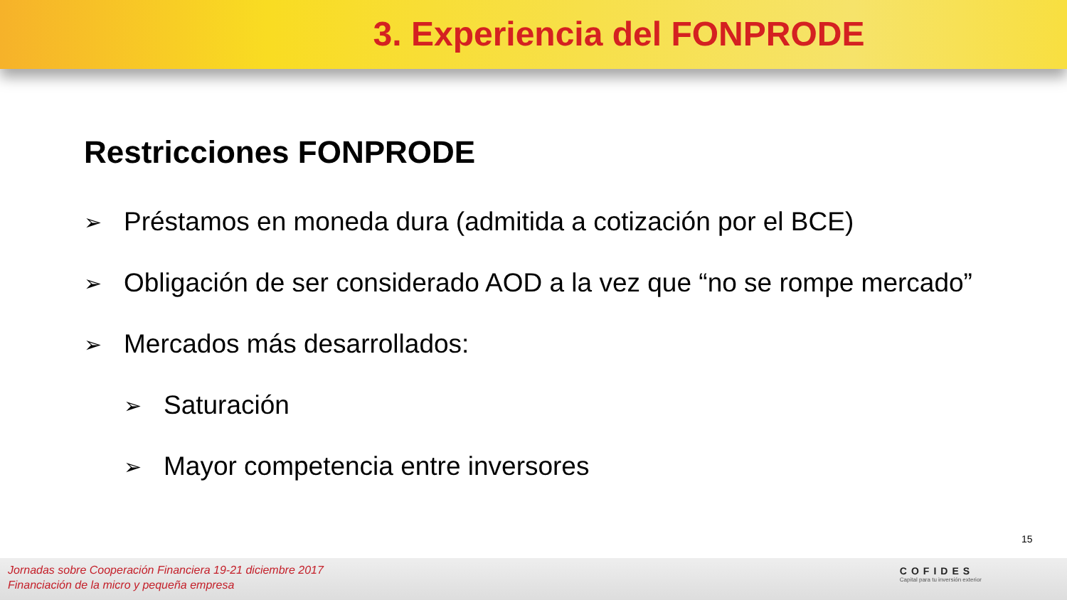3. Experiencia del FONPRODE
Restricciones FONPRODE
➢ Préstamos en moneda dura (admitida a cotización por el BCE)
➢ Obligación de ser considerado AOD a la vez que “no se rompe mercado”
➢ Mercados más desarrollados:
➢ Saturación
➢ Mayor competencia entre inversores
15
Jornadas sobre Cooperación Financiera 19-21 diciembre 2017
Financiación de la micro y pequeña empresa
COFIDES
Capital para tu inversión exterior